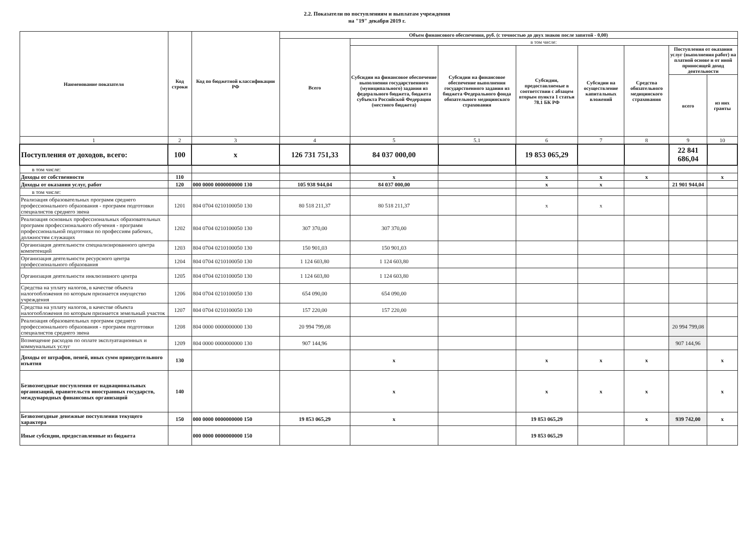2.2. Показатели по поступлениям и выплатам учреждения
на "19" декабря 2019 г.
| Наименование показателя | Код строки | Код по бюджетной классификации РФ | Объем финансового обеспечения, руб. (с точностью до двух знаков после запятой - 0,00) | | | | | | | |
| --- | --- | --- | --- | --- | --- | --- | --- | --- | --- | --- |
| | | | Всего | в том числе: | | | | | | |
| | | | | Субсидии на финансовое обеспечение выполнения государственного (муниципального) задания из федерального бюджета, бюджета субъекта Российской Федерации (местного бюджета) | Субсидии на финансовое обеспечение выполнения государственного задания из бюджета Федерального фонда обязательного медицинского страхования | Субсидии, предоставляемые в соответствии с абзацем вторым пункта 1 статьи 78.1 БК РФ | Субсидии на осуществление капитальных вложений | Средства обязательного медицинского страхования | Поступления от оказания услуг (выполнения работ) на платной основе и от иной приносящей доход деятельности | |
| | | | | | | | | | всего | из них гранты |
| 1 | 2 | 3 | 4 | 5 | 5.1 | 6 | 7 | 8 | 9 | 10 |
| Поступления от доходов, всего: | 100 | x | 126 731 751,33 | 84 037 000,00 | | 19 853 065,29 | | | 22 841 686,04 | |
| в том числе: | | | | | | | | | | |
| Доходы от собственности | 110 | | | x | | x | x | x | | x |
| Доходы от оказания услуг, работ | 120 | 000 0000 0000000000 130 | 105 938 944,04 | 84 037 000,00 | | x | x | | 21 901 944,04 | |
| в том числе: | | | | | | | | | | |
| Реализация образовательных программ среднего профессионального образования - программ подготовки специалистов среднего звена | 1201 | 804 0704 0210100050 130 | 80 518 211,37 | 80 518 211,37 | | x | x | | | |
| Реализация основных профессиональных образовательных программ профессионального обучения - программ профессиональной подготовки по профессиям рабочих, должностям служащих | 1202 | 804 0704 0210100050 130 | 307 370,00 | 307 370,00 | | | | | | |
| Организация деятельности специализированного центра компетенций | 1203 | 804 0704 0210100050 130 | 150 901,03 | 150 901,03 | | | | | | |
| Организация деятельности ресурсного центра профессионального образования | 1204 | 804 0704 0210100050 130 | 1 124 603,80 | 1 124 603,80 | | | | | | |
| Организация деятельности инклюзивного центра | 1205 | 804 0704 0210100050 130 | 1 124 603,80 | 1 124 603,80 | | | | | | |
| Средства на уплату налогов, в качестве объекта налогообложения по которым признается имущество учреждения | 1206 | 804 0704 0210100050 130 | 654 090,00 | 654 090,00 | | | | | | |
| Средства на уплату налогов, в качестве объекта налогообложения по которым признается земельный участок | 1207 | 804 0704 0210100050 130 | 157 220,00 | 157 220,00 | | | | | | |
| Реализация образовательных программ среднего профессионального образования - программ подготовки специалистов среднего звена | 1208 | 804 0000 0000000000 130 | 20 994 799,08 | | | | | | 20 994 799,08 | |
| Возмещение расходов по оплате эксплуатационных и коммунальных услуг | 1209 | 804 0000 0000000000 130 | 907 144,96 | | | | | | 907 144,96 | |
| Доходы от штрафов, пеней, иных сумм принудительного изъятия | 130 | | | x | | x | x | x | | x |
| Безвозмездные поступления от наднациональных организаций, правительств иностранных государств, международных финансовых организаций | 140 | | | x | | x | x | x | | x |
| Безвозмездные денежные поступления текущего характера | 150 | 000 0000 0000000000 150 | 19 853 065,29 | x | | 19 853 065,29 | | x | 939 742,00 | x |
| Иные субсидии, предоставленные из бюджета | | 000 0000 0000000000 150 | | | | 19 853 065,29 | | | | |